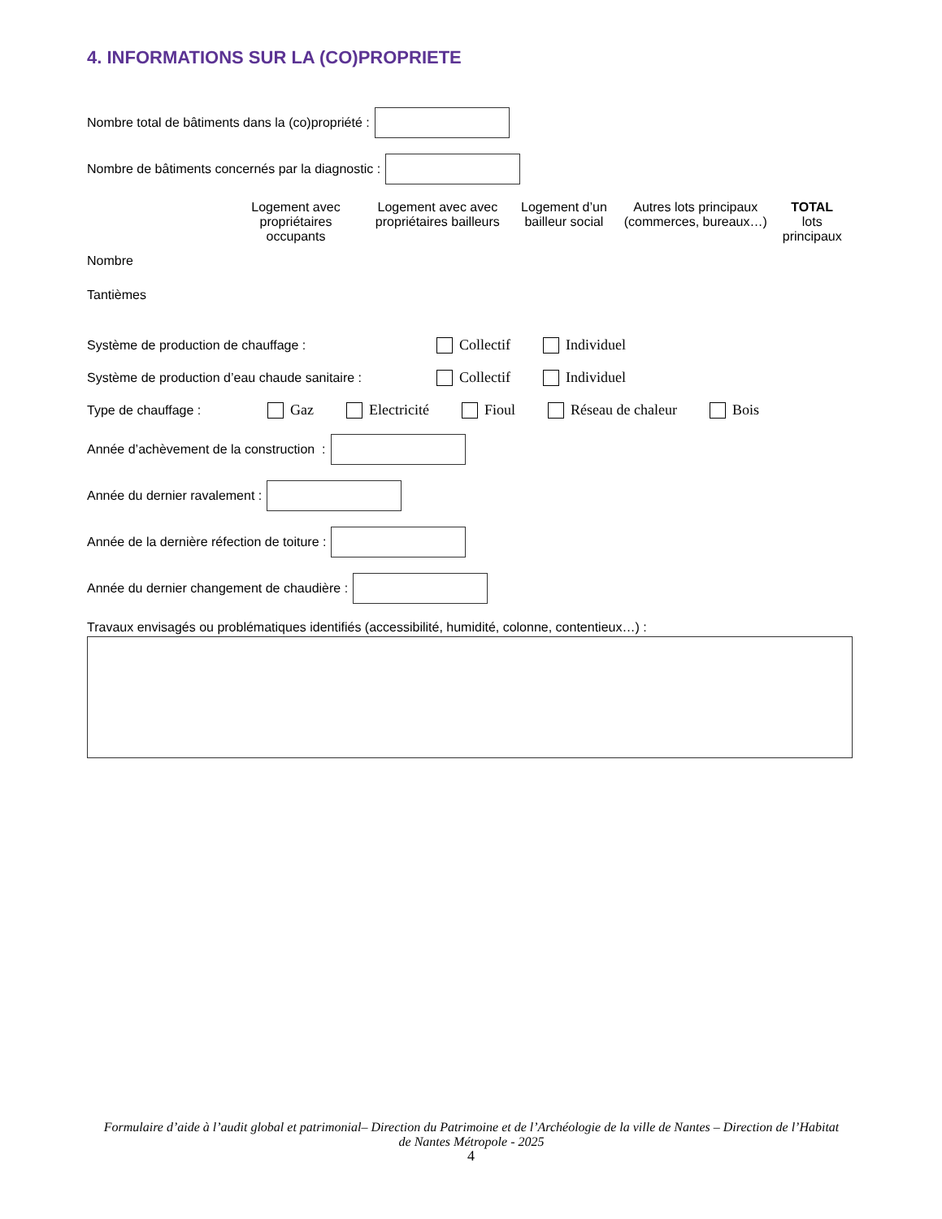4. INFORMATIONS SUR LA (CO)PROPRIETE
Nombre total de bâtiments dans la (co)propriété :
Nombre de bâtiments concernés par la diagnostic :
| | Logement avec propriétaires occupants | Logement avec avec propriétaires bailleurs | Logement d’un bailleur social | Autres lots principaux (commerces, bureaux…) | TOTAL lots principaux |
| --- | --- | --- | --- | --- | --- |
| Nombre | | | | | |
| Tantièmes | | | | | |
Système de production de chauffage : Collectif Individuel
Système de production d’eau chaude sanitaire : Collectif Individuel
Type de chauffage : Gaz Electricité Fioul Réseau de chaleur Bois
Année d’achèvement de la construction :
Année du dernier ravalement :
Année de la dernière réfection de toiture :
Année du dernier changement de chaudière :
Travaux envisagés ou problématiques identifiés (accessibilité, humidité, colonne, contentieux…) :
Formulaire d’aide à l’audit global et patrimonial– Direction du Patrimoine et de l’Archéologie de la ville de Nantes – Direction de l’Habitat de Nantes Métropole - 2025
4